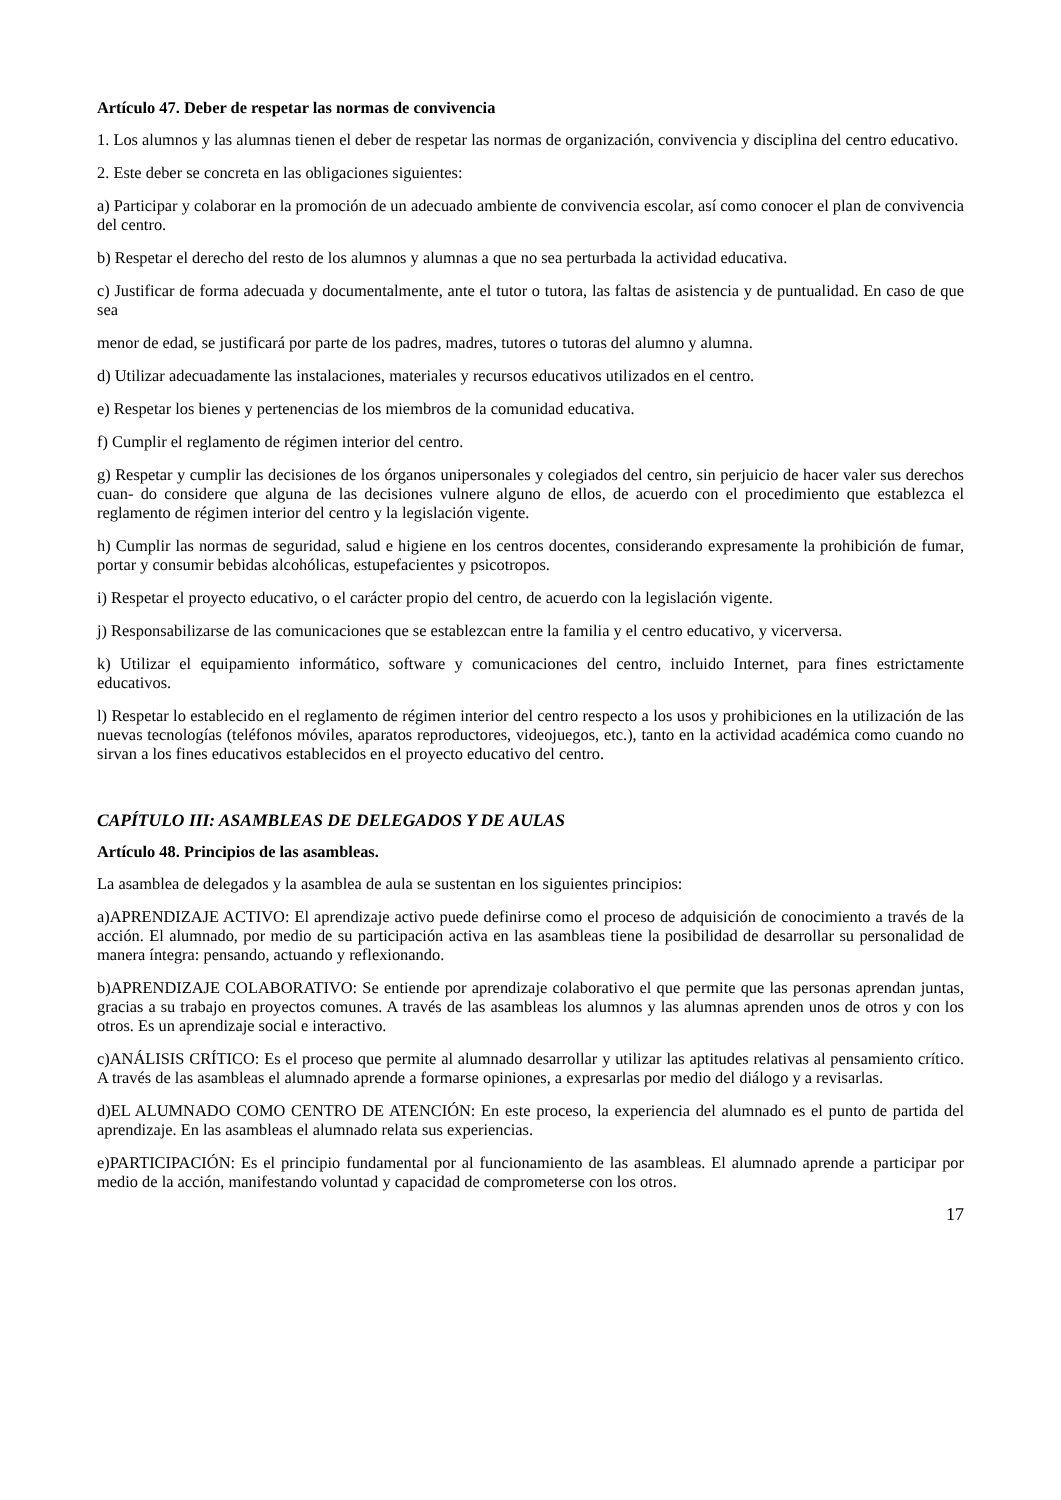Artículo 47. Deber de respetar las normas de convivencia
1. Los alumnos y las alumnas tienen el deber de respetar las normas de organización, convivencia y disciplina del centro educativo.
2. Este deber se concreta en las obligaciones siguientes:
a) Participar y colaborar en la promoción de un adecuado ambiente de convivencia escolar, así como conocer el plan de convivencia del centro.
b) Respetar el derecho del resto de los alumnos y alumnas a que no sea perturbada la actividad educativa.
c) Justificar de forma adecuada y documentalmente, ante el tutor o tutora, las faltas de asistencia y de puntualidad. En caso de que sea
menor de edad, se justificará por parte de los padres, madres, tutores o tutoras del alumno y alumna.
d) Utilizar adecuadamente las instalaciones, materiales y recursos educativos utilizados en el centro.
e) Respetar los bienes y pertenencias de los miembros de la comunidad educativa.
f) Cumplir el reglamento de régimen interior del centro.
g) Respetar y cumplir las decisiones de los órganos unipersonales y colegiados del centro, sin perjuicio de hacer valer sus derechos cuan- do considere que alguna de las decisiones vulnere alguno de ellos, de acuerdo con el procedimiento que establezca el reglamento de régimen interior del centro y la legislación vigente.
h) Cumplir las normas de seguridad, salud e higiene en los centros docentes, considerando expresamente la prohibición de fumar, portar y consumir bebidas alcohólicas, estupefacientes y psicotropos.
i) Respetar el proyecto educativo, o el carácter propio del centro, de acuerdo con la legislación vigente.
j) Responsabilizarse de las comunicaciones que se establezcan entre la familia y el centro educativo, y vicerversa.
k) Utilizar el equipamiento informático, software y comunicaciones del centro, incluido Internet, para fines estrictamente educativos.
l) Respetar lo establecido en el reglamento de régimen interior del centro respecto a los usos y prohibiciones en la utilización de las nuevas tecnologías (teléfonos móviles, aparatos reproductores, videojuegos, etc.), tanto en la actividad académica como cuando no sirvan a los fines educativos establecidos en el proyecto educativo del centro.
CAPÍTULO III: ASAMBLEAS DE DELEGADOS Y DE AULAS
Artículo 48. Principios de las asambleas.
La asamblea de delegados y la asamblea de aula se sustentan en los siguientes principios:
a)APRENDIZAJE ACTIVO: El aprendizaje activo puede definirse como el proceso de adquisición de conocimiento a través de la acción. El alumnado, por medio de su participación activa en las asambleas tiene la posibilidad de desarrollar su personalidad de manera íntegra: pensando, actuando y reflexionando.
b)APRENDIZAJE COLABORATIVO: Se entiende por aprendizaje colaborativo el que permite que las personas aprendan juntas, gracias a su trabajo en proyectos comunes. A través de las asambleas los alumnos y las alumnas aprenden unos de otros y con los otros. Es un aprendizaje social e interactivo.
c)ANÁLISIS CRÍTICO: Es el proceso que permite al alumnado desarrollar y utilizar las aptitudes relativas al pensamiento crítico. A través de las asambleas el alumnado aprende a formarse opiniones, a expresarlas por medio del diálogo y a revisarlas.
d)EL ALUMNADO COMO CENTRO DE ATENCIÓN: En este proceso, la experiencia del alumnado es el punto de partida del aprendizaje. En las asambleas el alumnado relata sus experiencias.
e)PARTICIPACIÓN: Es el principio fundamental por al funcionamiento de las asambleas. El alumnado aprende a participar por medio de la acción, manifestando voluntad y capacidad de comprometerse con los otros.
17